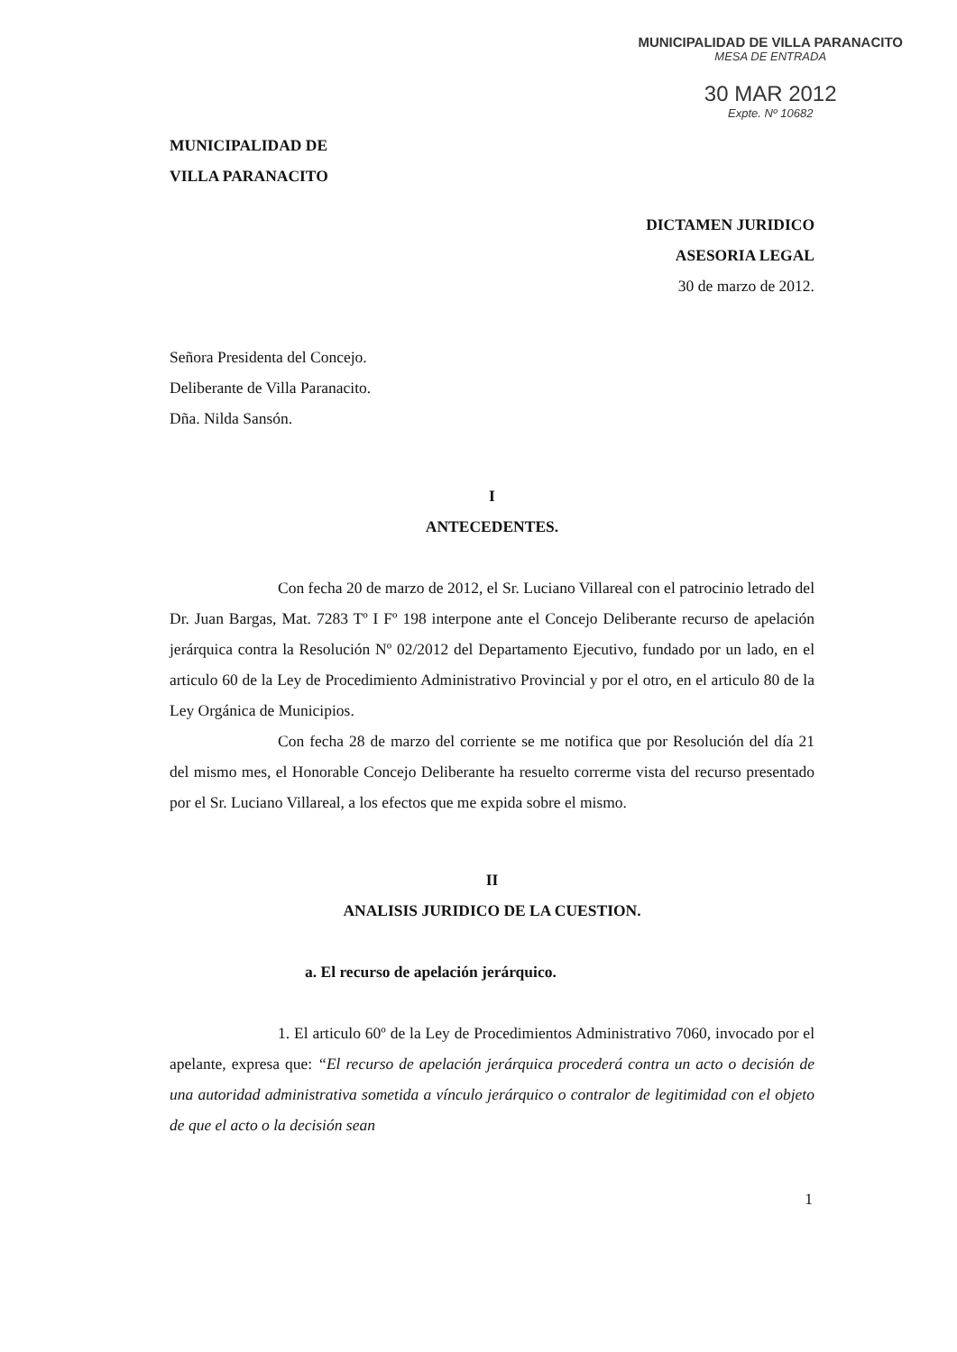MUNICIPALIDAD DE VILLA PARANACITO
MESA DE ENTRADA
30 MAR 2012
Expte. Nº 10682
MUNICIPALIDAD DE
VILLA PARANACITO
DICTAMEN JURIDICO
ASESORIA LEGAL
30 de marzo de 2012.
Señora Presidenta del Concejo.
Deliberante de Villa Paranacito.
Dña. Nilda Sansón.
I
ANTECEDENTES.
Con fecha 20 de marzo de 2012, el Sr. Luciano Villareal con el patrocinio letrado del Dr. Juan Bargas, Mat. 7283 Tº I Fº 198 interpone ante el Concejo Deliberante recurso de apelación jerárquica contra la Resolución Nº 02/2012 del Departamento Ejecutivo, fundado por un lado, en el articulo 60 de la Ley de Procedimiento Administrativo Provincial y por el otro, en el articulo 80 de la Ley Orgánica de Municipios.
Con fecha 28 de marzo del corriente se me notifica que por Resolución del día 21 del mismo mes, el Honorable Concejo Deliberante ha resuelto correrme vista del recurso presentado por el Sr. Luciano Villareal, a los efectos que me expida sobre el mismo.
II
ANALISIS JURIDICO DE LA CUESTION.
a. El recurso de apelación jerárquico.
1. El articulo 60º de la Ley de Procedimientos Administrativo 7060, invocado por el apelante, expresa que: “El recurso de apelación jerárquica procederá contra un acto o decisión de una autoridad administrativa sometida a vínculo jerárquico o contralor de legitimidad con el objeto de que el acto o la decisión sean
1